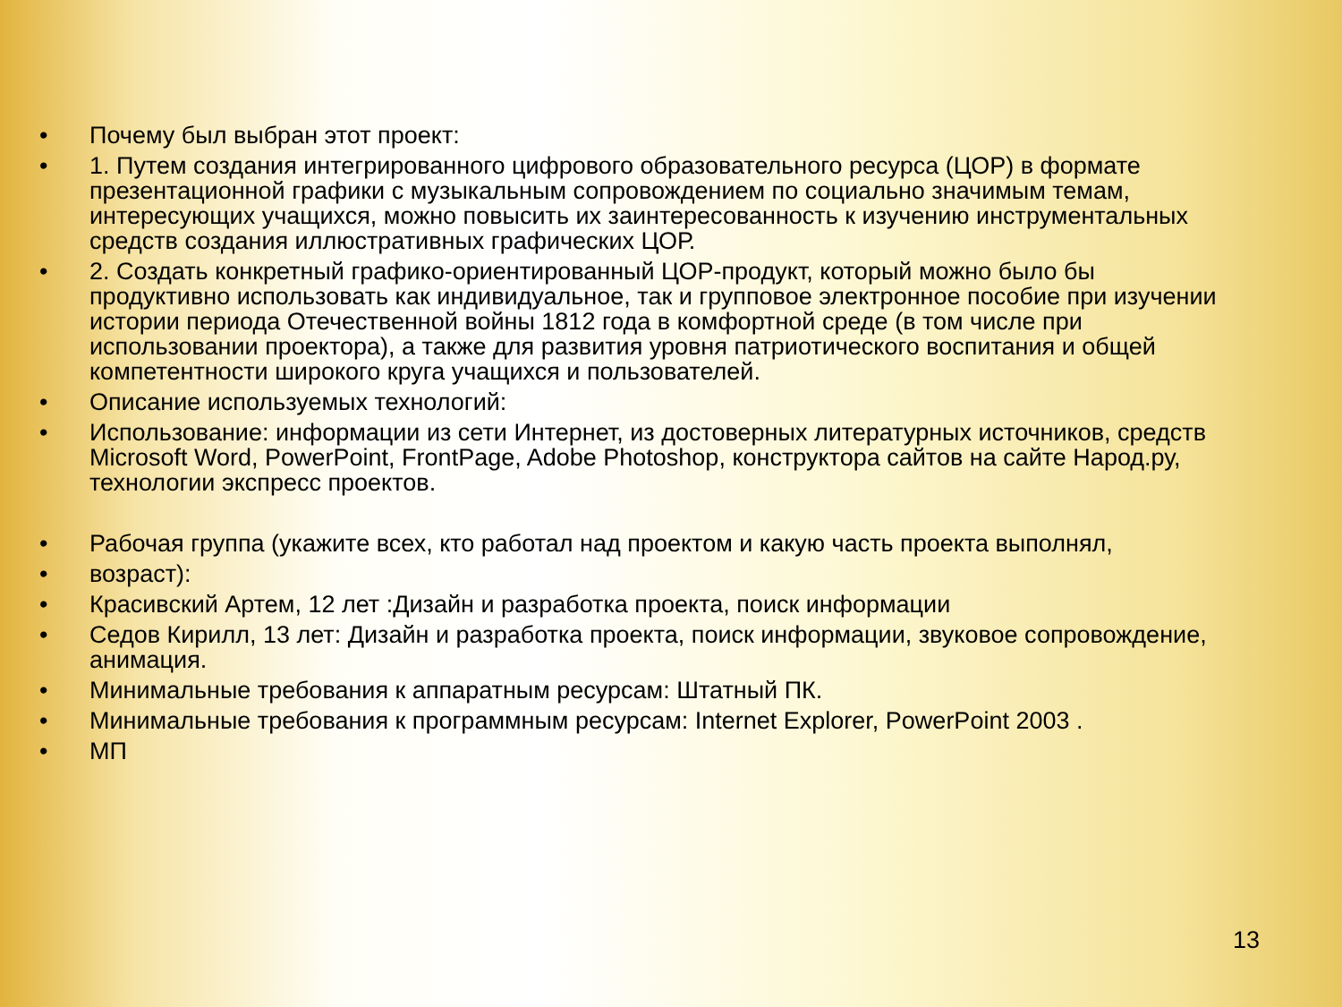• Почему был выбран этот проект:
• 1. Путем создания интегрированного цифрового образовательного ресурса (ЦОР) в формате презентационной графики с музыкальным сопровождением по социально значимым темам, интересующих учащихся, можно повысить их заинтересованность к изучению инструментальных средств создания иллюстративных графических ЦОР.
• 2. Создать конкретный графико-ориентированный ЦОР-продукт, который можно было бы продуктивно использовать как индивидуальное, так и групповое электронное пособие при изучении истории периода Отечественной войны 1812 года в комфортной среде (в том числе при использовании проектора), а также для развития уровня патриотического воспитания и общей компетентности широкого круга учащихся и пользователей.
• Описание используемых технологий:
• Использование: информации из сети Интернет, из достоверных литературных источников, средств Microsoft Word, PowerPoint, FrontPage, Adobe Photoshop, конструктора сайтов на сайте Народ.ру, технологии экспресс проектов.
• Рабочая группа (укажите всех, кто работал над проектом и какую часть проекта выполнял,
• возраст):
• Красивский Артем, 12 лет :Дизайн и разработка проекта, поиск информации
• Седов Кирилл, 13 лет: Дизайн и разработка проекта, поиск информации, звуковое сопровождение, анимация.
• Минимальные требования к аппаратным ресурсам: Штатный ПК.
• Минимальные требования к программным ресурсам: Internet Explorer, PowerPoint 2003 .
• МП
13